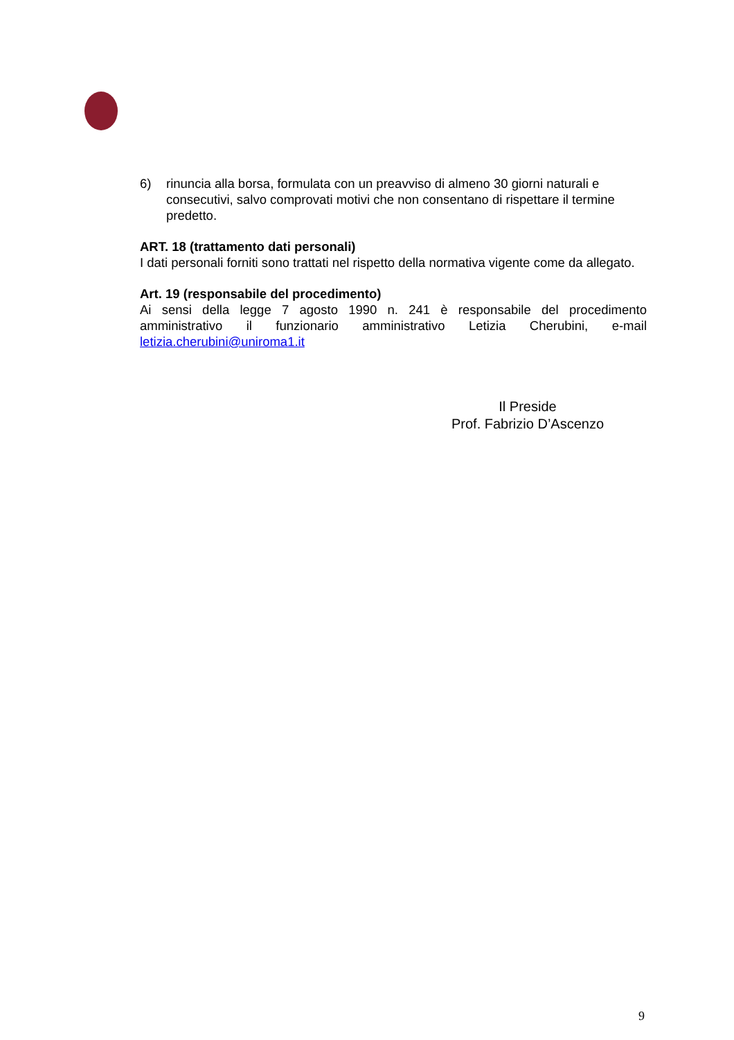6) rinuncia alla borsa, formulata con un preavviso di almeno 30 giorni naturali e consecutivi, salvo comprovati motivi che non consentano di rispettare il termine predetto.
ART. 18 (trattamento dati personali)
I dati personali forniti sono trattati nel rispetto della normativa vigente come da allegato.
Art. 19 (responsabile del procedimento)
Ai sensi della legge 7 agosto 1990 n. 241 è responsabile del procedimento amministrativo il funzionario amministrativo Letizia Cherubini, e-mail
letizia.cherubini@uniroma1.it
Il Preside
Prof. Fabrizio D’Ascenzo
9